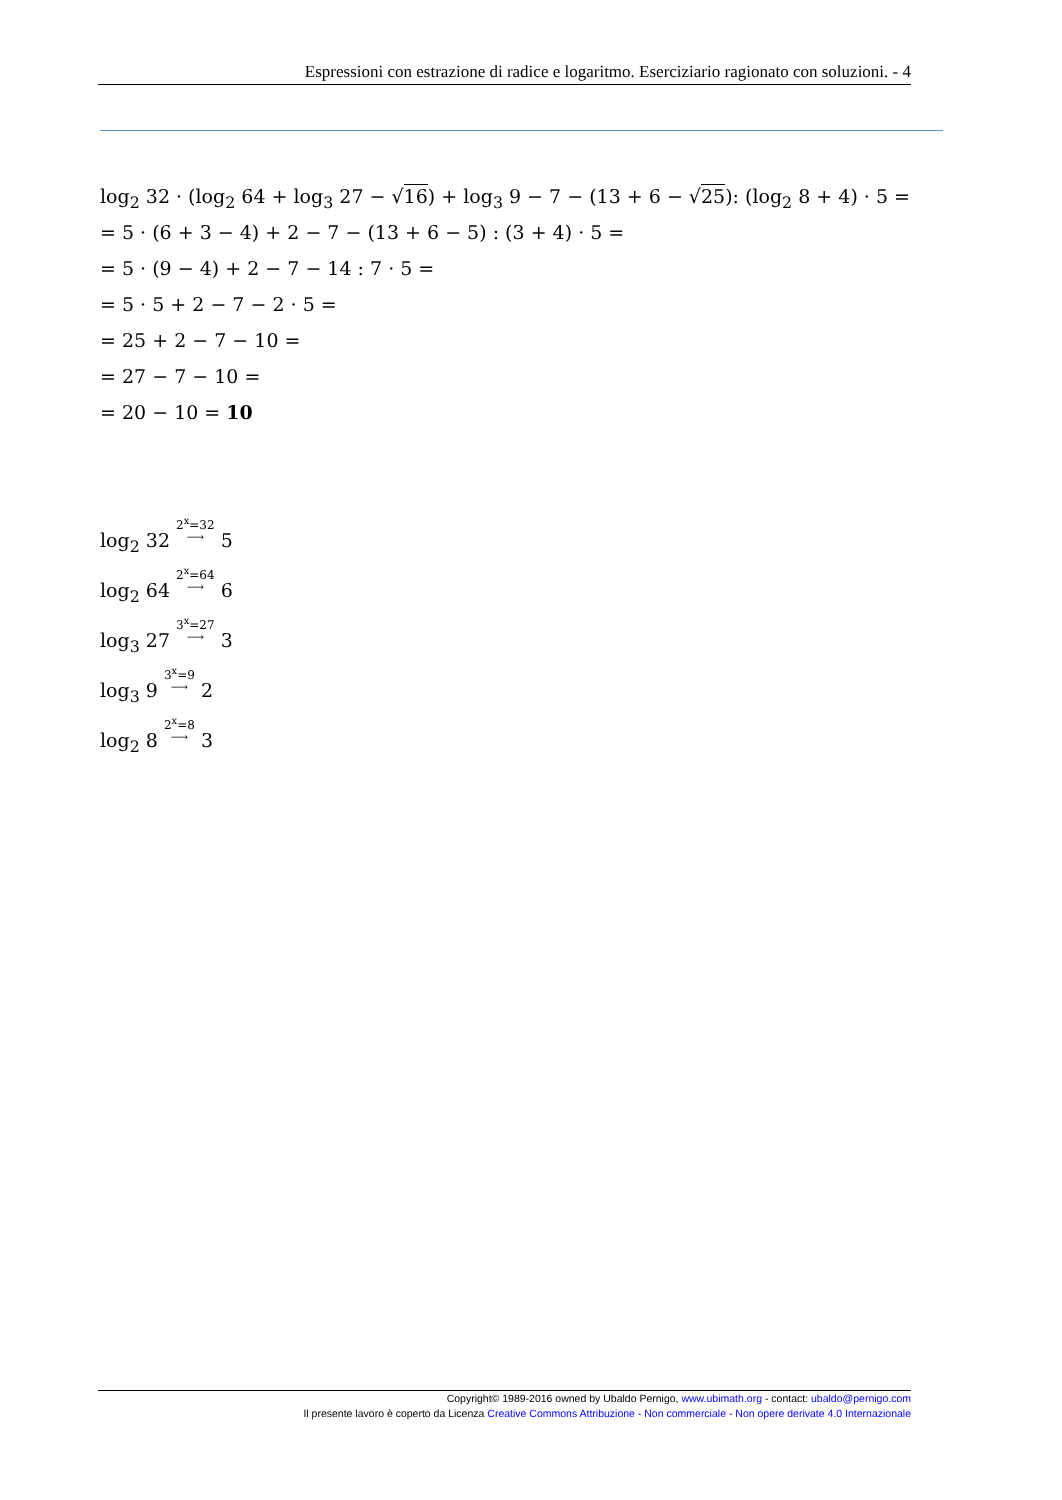Espressioni con estrazione di radice e logaritmo. Eserciziario ragionato con soluzioni. - 4
log<sub>2</sub> 32 · (log<sub>2</sub> 64 + log<sub>3</sub> 27 − √16) + log<sub>3</sub> 9 − 7 − (13 + 6 − √25): (log<sub>2</sub> 8 + 4) · 5 =
= 5 · (6 + 3 − 4) + 2 − 7 − (13 + 6 − 5) : (3 + 4) · 5 =
= 5 · (9 − 4) + 2 − 7 − 14 : 7 · 5 =
= 5 · 5 + 2 − 7 − 2 · 5 =
= 25 + 2 − 7 − 10 =
= 27 − 7 − 10 =
= 20 − 10 = 10
log<sub>2</sub> 32 2<sup>x</sup>=32
⟶ 5
log<sub>2</sub> 64 2<sup>x</sup>=64
⟶ 6
log<sub>3</sub> 27 3<sup>x</sup>=27
⟶ 3
log<sub>3</sub> 9 3<sup>x</sup>=9
⟶ 2
log<sub>2</sub> 8 2<sup>x</sup>=8
⟶ 3
Copyright© 1989-2016 owned by Ubaldo Pernigo, www.ubimath.org - contact: ubaldo@pernigo.com
Il presente lavoro è coperto da Licenza Creative Commons Attribuzione - Non commerciale - Non opere derivate 4.0 Internazionale